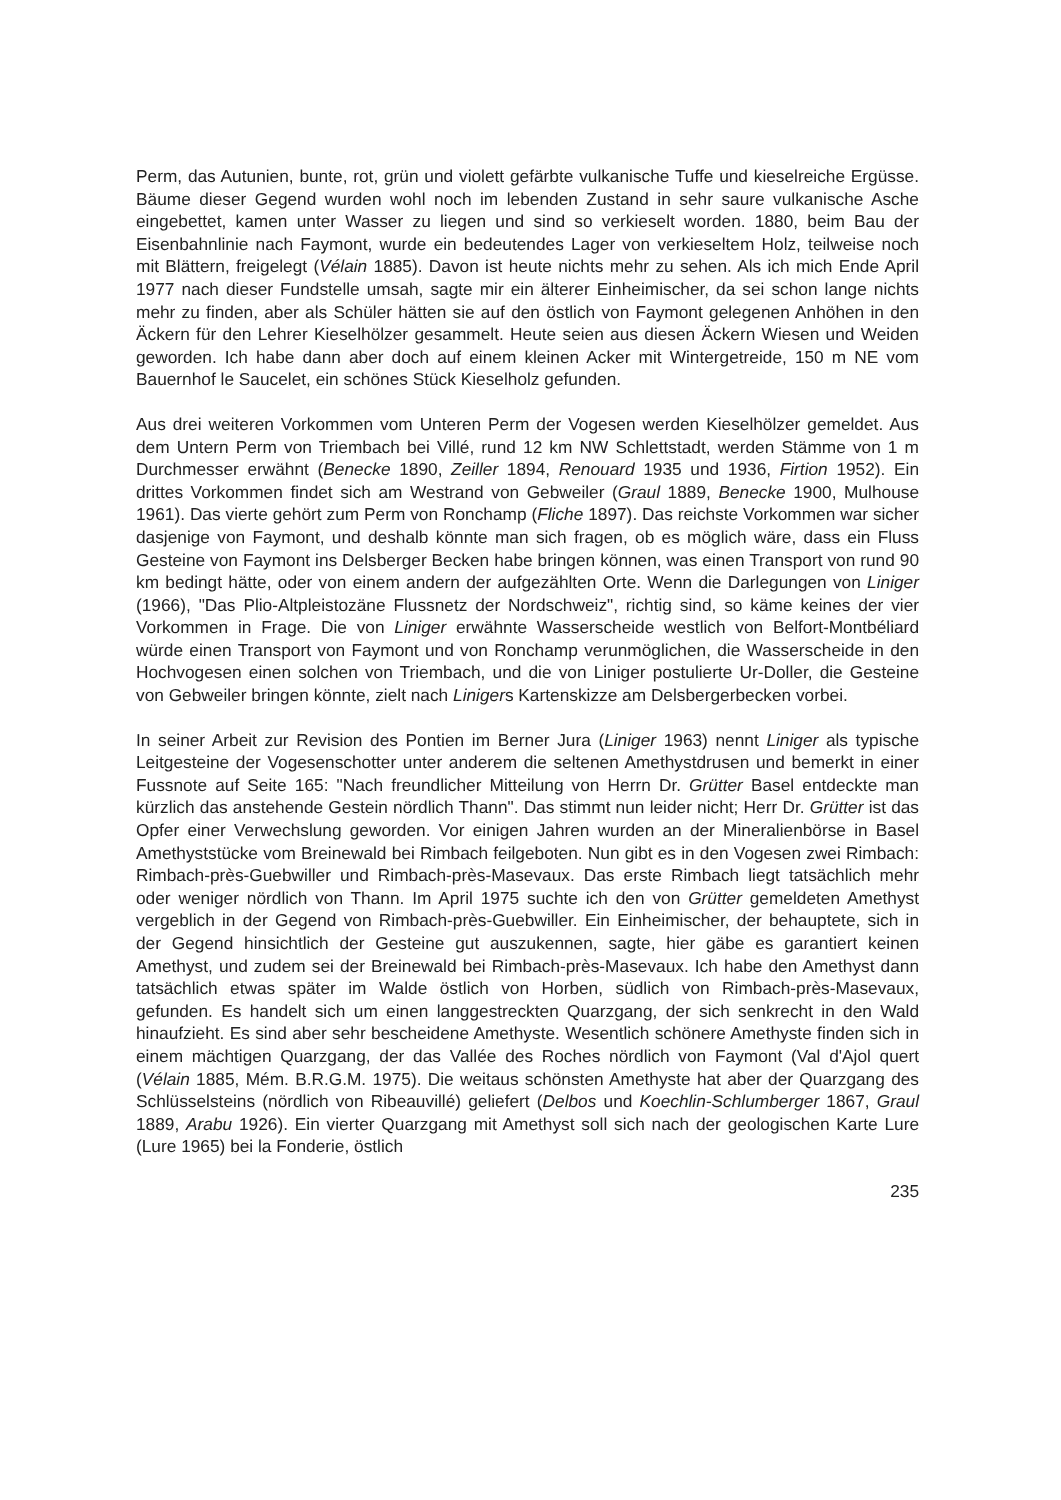Perm, das Autunien, bunte, rot, grün und violett gefärbte vulkanische Tuffe und kieselreiche Ergüsse. Bäume dieser Gegend wurden wohl noch im lebenden Zustand in sehr saure vulkanische Asche eingebettet, kamen unter Wasser zu liegen und sind so verkieselt worden. 1880, beim Bau der Eisenbahnlinie nach Faymont, wurde ein bedeutendes Lager von verkieseltem Holz, teilweise noch mit Blättern, freigelegt (Vélain 1885). Davon ist heute nichts mehr zu sehen. Als ich mich Ende April 1977 nach dieser Fundstelle umsah, sagte mir ein älterer Einheimischer, da sei schon lange nichts mehr zu finden, aber als Schüler hätten sie auf den östlich von Faymont gelegenen Anhöhen in den Äckern für den Lehrer Kieselhölzer gesammelt. Heute seien aus diesen Äckern Wiesen und Weiden geworden. Ich habe dann aber doch auf einem kleinen Acker mit Wintergetreide, 150 m NE vom Bauernhof le Saucelet, ein schönes Stück Kieselholz gefunden.
Aus drei weiteren Vorkommen vom Unteren Perm der Vogesen werden Kieselhölzer gemeldet. Aus dem Untern Perm von Triembach bei Villé, rund 12 km NW Schlettstadt, werden Stämme von 1 m Durchmesser erwähnt (Benecke 1890, Zeiller 1894, Renouard 1935 und 1936, Firtion 1952). Ein drittes Vorkommen findet sich am Westrand von Gebweiler (Graul 1889, Benecke 1900, Mulhouse 1961). Das vierte gehört zum Perm von Ronchamp (Fliche 1897). Das reichste Vorkommen war sicher dasjenige von Faymont, und deshalb könnte man sich fragen, ob es möglich wäre, dass ein Fluss Gesteine von Faymont ins Delsberger Becken habe bringen können, was einen Transport von rund 90 km bedingt hätte, oder von einem andern der aufgezählten Orte. Wenn die Darlegungen von Liniger (1966), "Das Plio-Altpleistozäne Flussnetz der Nordschweiz", richtig sind, so käme keines der vier Vorkommen in Frage. Die von Liniger erwähnte Wasserscheide westlich von Belfort-Montbéliard würde einen Transport von Faymont und von Ronchamp verunmöglichen, die Wasserscheide in den Hochvogesen einen solchen von Triembach, und die von Liniger postulierte Ur-Doller, die Gesteine von Gebweiler bringen könnte, zielt nach Linigers Kartenskizze am Delsbergerbecken vorbei.
In seiner Arbeit zur Revision des Pontien im Berner Jura (Liniger 1963) nennt Liniger als typische Leitgesteine der Vogesenschotter unter anderem die seltenen Amethystdrusen und bemerkt in einer Fussnote auf Seite 165: "Nach freundlicher Mitteilung von Herrn Dr. Grütter Basel entdeckte man kürzlich das anstehende Gestein nördlich Thann". Das stimmt nun leider nicht; Herr Dr. Grütter ist das Opfer einer Verwechslung geworden. Vor einigen Jahren wurden an der Mineralienbörse in Basel Amethyststücke vom Breinewald bei Rimbach feilgeboten. Nun gibt es in den Vogesen zwei Rimbach: Rimbach-près-Guebwiller und Rimbach-près-Masevaux. Das erste Rimbach liegt tatsächlich mehr oder weniger nördlich von Thann. Im April 1975 suchte ich den von Grütter gemeldeten Amethyst vergeblich in der Gegend von Rimbach-près-Guebwiller. Ein Einheimischer, der behauptete, sich in der Gegend hinsichtlich der Gesteine gut auszukennen, sagte, hier gäbe es garantiert keinen Amethyst, und zudem sei der Breinewald bei Rimbach-près-Masevaux. Ich habe den Amethyst dann tatsächlich etwas später im Walde östlich von Horben, südlich von Rimbach-près-Masevaux, gefunden. Es handelt sich um einen langgestreckten Quarzgang, der sich senkrecht in den Wald hinaufzieht. Es sind aber sehr bescheidene Amethyste. Wesentlich schönere Amethyste finden sich in einem mächtigen Quarzgang, der das Vallée des Roches nördlich von Faymont (Val d'Ajol quert (Vélain 1885, Mém. B.R.G.M. 1975). Die weitaus schönsten Amethyste hat aber der Quarzgang des Schlüsselsteins (nördlich von Ribeauvillé) geliefert (Delbos und Koechlin-Schlumberger 1867, Graul 1889, Arabu 1926). Ein vierter Quarzgang mit Amethyst soll sich nach der geologischen Karte Lure (Lure 1965) bei la Fonderie, östlich
235